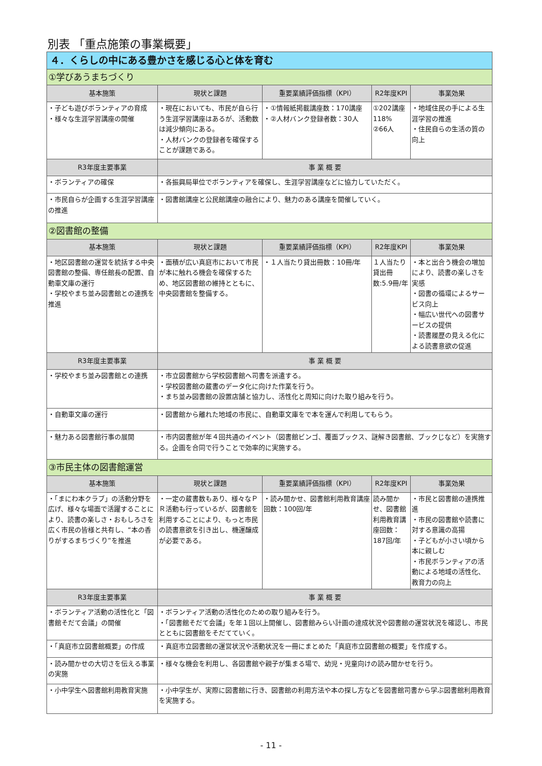別表 「重点施策の事業概要」
| ４．くらしの中にある豊かさを感じる心と体を育む | | | | |
| ①学びあうまちづくり | | | | |
| 基本施策 | 現状と課題 | 重要業績評価指標（KPI） | R2年度KPI | 事業効果 |
| ・子ども遊びボランティアの育成 ・様々な生涯学習講座の開催 | ・現在においても、市民が自ら行う生涯学習講座はあるが、活動数は減少傾向にある。 ・人材バンクの登録者を確保することが課題である。 | ・①情報紙掲載講座数：170講座 ・②人材バンク登録者数：30人 | ①202講座 118% ②66人 | ・地域住民の手による生涯学習の推進 ・住民自らの生活の質の向上 |
| R3年度主要事業 | 事 業 概 要 | | | |
| ・ボランティアの確保 | ・各振興局単位でボランティアを確保し、生涯学習講座などに協力していただく。 | | | |
| ・市民自らが企画する生涯学習講座の推進 | ・図書館講座と公民館講座の融合により、魅力のある講座を開催していく。 | | | |
| ②図書館の整備 | | | | |
| 基本施策 | 現状と課題 | 重要業績評価指標（KPI） | R2年度KPI | 事業効果 |
| ・地区図書館の運営を統括する中央図書館の整備、専任館長の配置、自動車文庫の運行 ・学校やまち並み図書館との連携を推進 | ・面積が広い真庭市において市民が本に触れる機会を確保するため、地区図書館の維持とともに、中央図書館を整備する。 | ・１人当たり貸出冊数：10冊/年 | １人当たり貸出冊数:5.9冊/年 | ・本と出合う機会の増加により、読書の楽しさを実感 ・図書の循環によるサービス向上 ・幅広い世代への図書サービスの提供 ・読書履歴の見える化による読書意欲の促進 |
| R3年度主要事業 | 事 業 概 要 | | | |
| ・学校やまち並み図書館との連携 | ・市立図書館から学校図書館へ司書を派遣する。 ・学校図書館の蔵書のデータ化に向けた作業を行う。 ・まち並み図書館の設置店舗と協力し、活性化と周知に向けた取り組みを行う。 | | | |
| ・自動車文庫の運行 | ・図書館から離れた地域の市民に、自動車文庫をで本を運んで利用してもらう。 | | | |
| ・魅力ある図書館行事の展開 | ・市内図書館が年４回共通のイベント（図書館ビンゴ、覆面ブックス、謎解き図書館、ブックじなど）を実施する。企画を合同で行うことで効率的に実施する。 | | | |
| ③市民主体の図書館運営 | | | | |
| 基本施策 | 現状と課題 | 重要業績評価指標（KPI） | R2年度KPI | 事業効果 |
| ・「まにわ本クラブ」の活動分野を広げ、様々な場面で活躍することにより、読書の楽しさ・おもしろさを広く市民の皆様と共有し、“本の香りがするまちづくり”を推進 | ・一定の蔵書数もあり、様々なＰＲ活動も行っているが、図書館を利用することにより、もっと市民の読書意欲を引き出し、機運醸成が必要である。 | ・読み聞かせ、図書館利用教育講座回数：100回/年 | 読み聞かせ、図書館利用教育講座回数：187回/年 | ・市民と図書館の連携推進 ・市民の図書館や読書に対する意識の高揚 ・子どもが小さい頃から本に親しむ ・市民ボランティアの活動による地域の活性化、教育力の向上 |
| R3年度主要事業 | 事 業 概 要 | | | |
| ・ボランティア活動の活性化と「図書館そだて会議」の開催 | ・ボランティア活動の活性化のための取り組みを行う。 ・「図書館そだて会議」を年１回以上開催し、図書館みらい計画の達成状況や図書館の運営状況を確認し、市民とともに図書館をそだてていく。 | | | |
| ・「真庭市立図書館概要」の作成 | ・真庭市立図書館の運営状況や活動状況を一冊にまとめた「真庭市立図書館の概要」を作成する。 | | | |
| ・読み聞かせの大切さを伝える事業の実施 | ・様々な機会を利用し、各図書館や親子が集まる場で、幼児・児童向けの読み聞かせを行う。 | | | |
| ・小中学生へ図書館利用教育実施 | ・小中学生が、実際に図書館に行き、図書館の利用方法や本の探し方などを図書館司書から学ぶ図書館利用教育を実施する。 | | | |
- 11 -